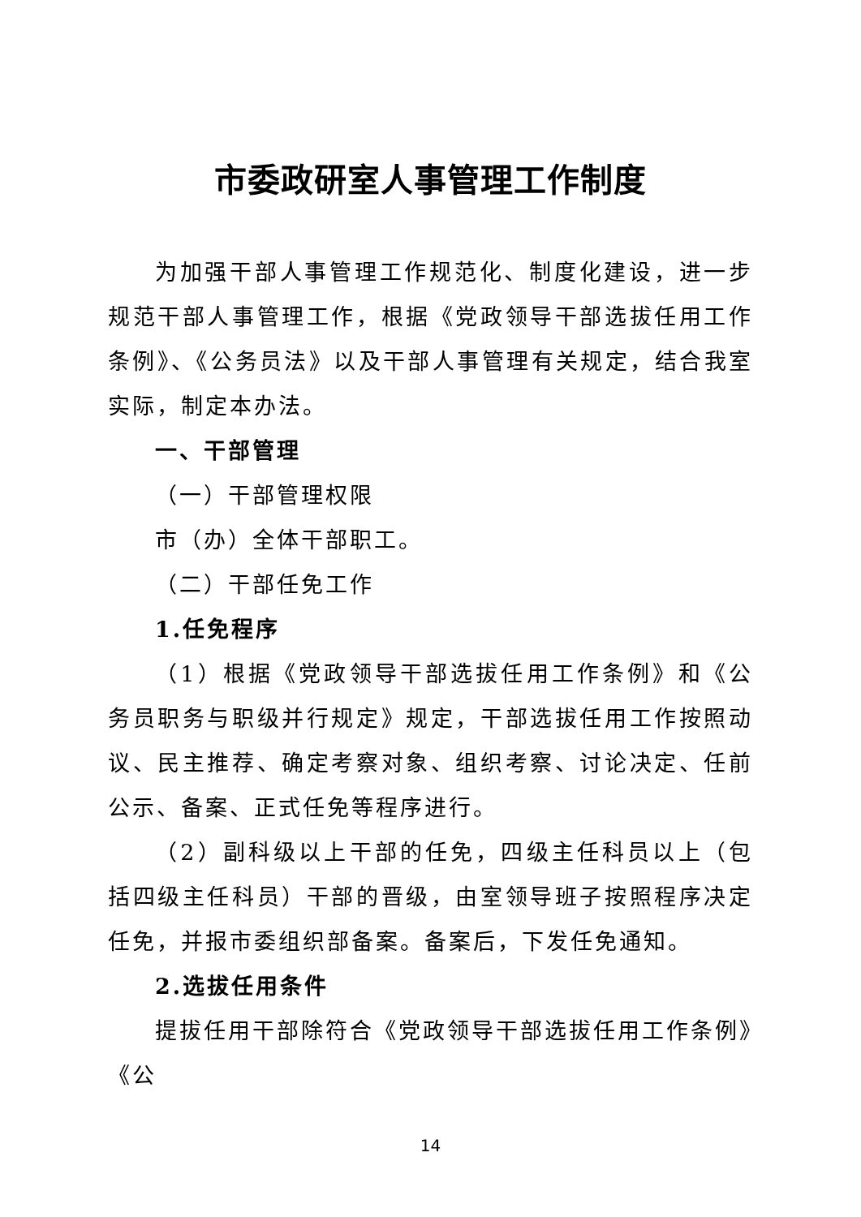市委政研室人事管理工作制度
为加强干部人事管理工作规范化、制度化建设，进一步规范干部人事管理工作，根据《党政领导干部选拔任用工作条例》、《公务员法》以及干部人事管理有关规定，结合我室实际，制定本办法。
一、干部管理
（一）干部管理权限
市（办）全体干部职工。
（二）干部任免工作
1.任免程序
（1）根据《党政领导干部选拔任用工作条例》和《公务员职务与职级并行规定》规定，干部选拔任用工作按照动议、民主推荐、确定考察对象、组织考察、讨论决定、任前公示、备案、正式任免等程序进行。
（2）副科级以上干部的任免，四级主任科员以上（包括四级主任科员）干部的晋级，由室领导班子按照程序决定任免，并报市委组织部备案。备案后，下发任免通知。
2.选拔任用条件
提拔任用干部除符合《党政领导干部选拔任用工作条例》《公
14